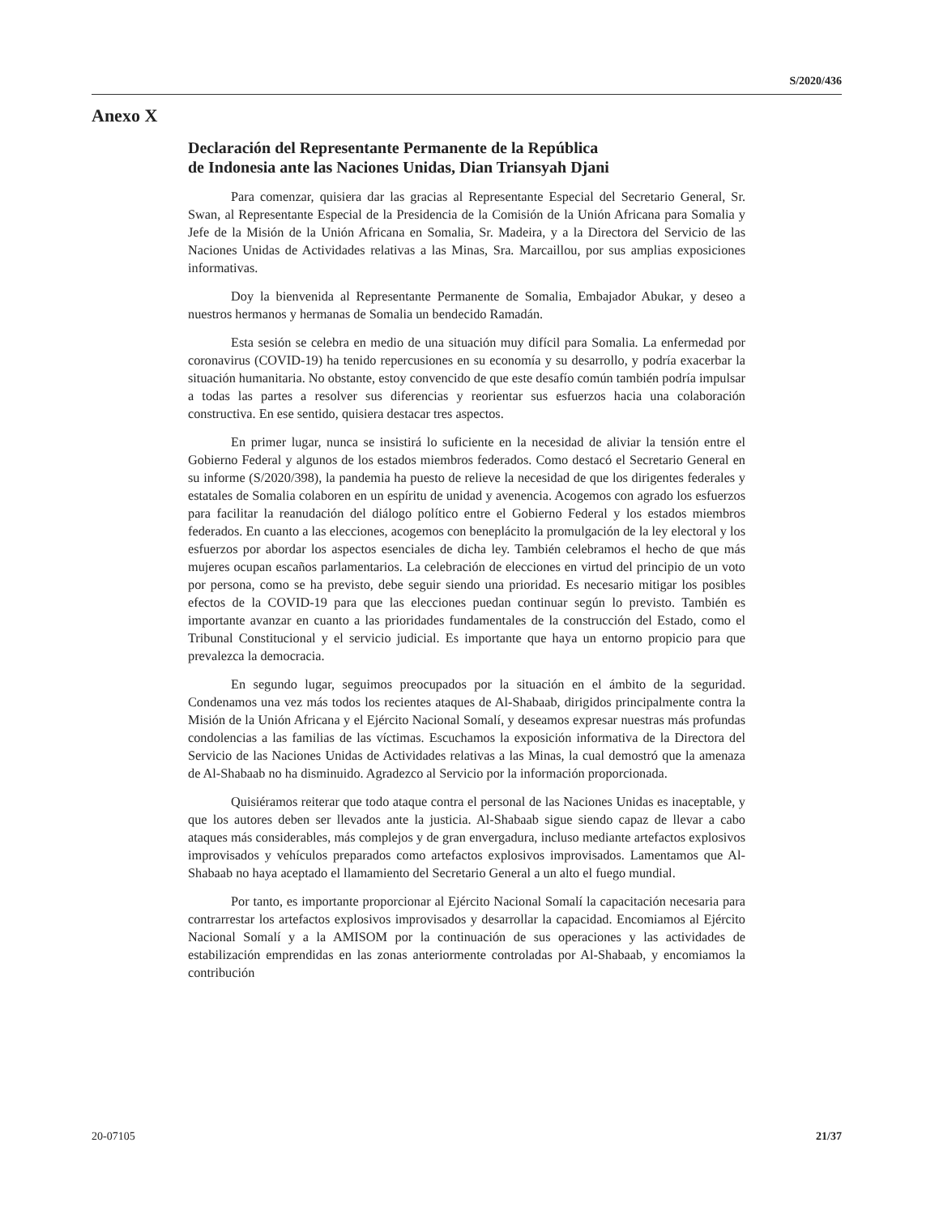S/2020/436
Anexo X
Declaración del Representante Permanente de la República
de Indonesia ante las Naciones Unidas, Dian Triansyah Djani
Para comenzar, quisiera dar las gracias al Representante Especial del Secretario General, Sr. Swan, al Representante Especial de la Presidencia de la Comisión de la Unión Africana para Somalia y Jefe de la Misión de la Unión Africana en Somalia, Sr. Madeira, y a la Directora del Servicio de las Naciones Unidas de Actividades relativas a las Minas, Sra. Marcaillou, por sus amplias exposiciones informativas.
Doy la bienvenida al Representante Permanente de Somalia, Embajador Abukar, y deseo a nuestros hermanos y hermanas de Somalia un bendecido Ramadán.
Esta sesión se celebra en medio de una situación muy difícil para Somalia. La enfermedad por coronavirus (COVID-19) ha tenido repercusiones en su economía y su desarrollo, y podría exacerbar la situación humanitaria. No obstante, estoy convencido de que este desafío común también podría impulsar a todas las partes a resolver sus diferencias y reorientar sus esfuerzos hacia una colaboración constructiva. En ese sentido, quisiera destacar tres aspectos.
En primer lugar, nunca se insistirá lo suficiente en la necesidad de aliviar la tensión entre el Gobierno Federal y algunos de los estados miembros federados. Como destacó el Secretario General en su informe (S/2020/398), la pandemia ha puesto de relieve la necesidad de que los dirigentes federales y estatales de Somalia colaboren en un espíritu de unidad y avenencia. Acogemos con agrado los esfuerzos para facilitar la reanudación del diálogo político entre el Gobierno Federal y los estados miembros federados. En cuanto a las elecciones, acogemos con beneplácito la promulgación de la ley electoral y los esfuerzos por abordar los aspectos esenciales de dicha ley. También celebramos el hecho de que más mujeres ocupan escaños parlamentarios. La celebración de elecciones en virtud del principio de un voto por persona, como se ha previsto, debe seguir siendo una prioridad. Es necesario mitigar los posibles efectos de la COVID-19 para que las elecciones puedan continuar según lo previsto. También es importante avanzar en cuanto a las prioridades fundamentales de la construcción del Estado, como el Tribunal Constitucional y el servicio judicial. Es importante que haya un entorno propicio para que prevalezca la democracia.
En segundo lugar, seguimos preocupados por la situación en el ámbito de la seguridad. Condenamos una vez más todos los recientes ataques de Al-Shabaab, dirigidos principalmente contra la Misión de la Unión Africana y el Ejército Nacional Somalí, y deseamos expresar nuestras más profundas condolencias a las familias de las víctimas. Escuchamos la exposición informativa de la Directora del Servicio de las Naciones Unidas de Actividades relativas a las Minas, la cual demostró que la amenaza de Al-Shabaab no ha disminuido. Agradezco al Servicio por la información proporcionada.
Quisiéramos reiterar que todo ataque contra el personal de las Naciones Unidas es inaceptable, y que los autores deben ser llevados ante la justicia. Al-Shabaab sigue siendo capaz de llevar a cabo ataques más considerables, más complejos y de gran envergadura, incluso mediante artefactos explosivos improvisados y vehículos preparados como artefactos explosivos improvisados. Lamentamos que Al-Shabaab no haya aceptado el llamamiento del Secretario General a un alto el fuego mundial.
Por tanto, es importante proporcionar al Ejército Nacional Somalí la capacitación necesaria para contrarrestar los artefactos explosivos improvisados y desarrollar la capacidad. Encomiamos al Ejército Nacional Somalí y a la AMISOM por la continuación de sus operaciones y las actividades de estabilización emprendidas en las zonas anteriormente controladas por Al-Shabaab, y encomiamos la contribución
20-07105 21/37